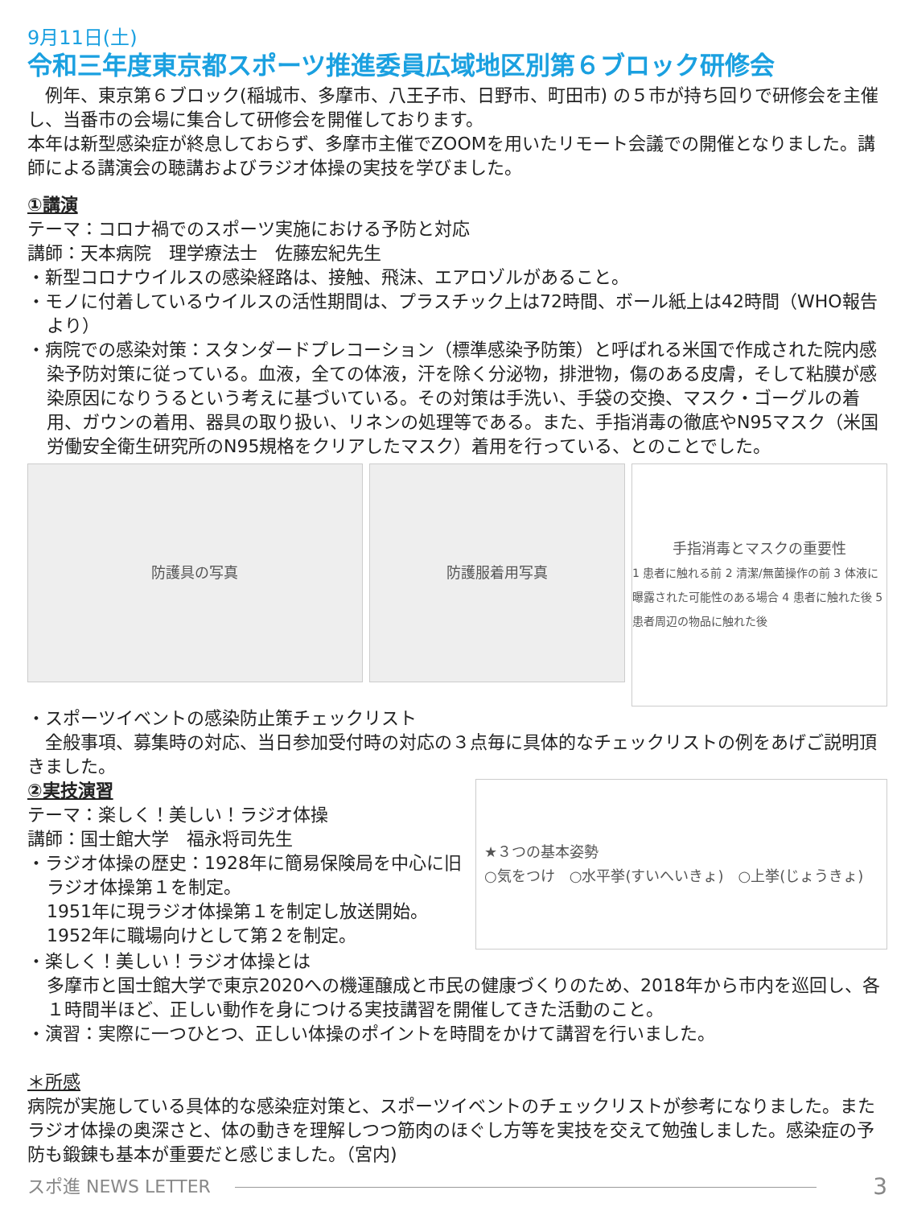9月11日(土)
令和三年度東京都スポーツ推進委員広域地区別第６ブロック研修会
　例年、東京第６ブロック(稲城市、多摩市、八王子市、日野市、町田市) の５市が持ち回りで研修会を主催し、当番市の会場に集合して研修会を開催しております。
本年は新型感染症が終息しておらず、多摩市主催でZOOMを用いたリモート会議での開催となりました。講師による講演会の聴講およびラジオ体操の実技を学びました。
①講演
テーマ：コロナ禍でのスポーツ実施における予防と対応
講師：天本病院　理学療法士　佐藤宏紀先生
・新型コロナウイルスの感染経路は、接触、飛沫、エアロゾルがあること。
・モノに付着しているウイルスの活性期間は、プラスチック上は72時間、ボール紙上は42時間（WHO報告より）
・病院での感染対策：スタンダードプレコーション（標準感染予防策）と呼ばれる米国で作成された院内感染予防対策に従っている。血液，全ての体液，汗を除く分泌物，排泄物，傷のある皮膚，そして粘膜が感染原因になりうるという考えに基づいている。その対策は手洗い、手袋の交換、マスク・ゴーグルの着用、ガウンの着用、器具の取り扱い、リネンの処理等である。また、手指消毒の徹底やN95マスク（米国労働安全衛生研究所のN95規格をクリアしたマスク）着用を行っている、とのことでした。
防護具の写真 防護服着用写真
手指消毒とマスクの重要性
1 患者に触れる前 2 清潔/無菌操作の前 3 体液に曝露された可能性のある場合 4 患者に触れた後 5 患者周辺の物品に触れた後
・スポーツイベントの感染防止策チェックリスト
　全般事項、募集時の対応、当日参加受付時の対応の３点毎に具体的なチェックリストの例をあげご説明頂きました。
②実技演習
テーマ：楽しく！美しい！ラジオ体操
講師：国士館大学　福永将司先生
・ラジオ体操の歴史：1928年に簡易保険局を中心に旧ラジオ体操第１を制定。
1951年に現ラジオ体操第１を制定し放送開始。
1952年に職場向けとして第２を制定。
★３つの基本姿勢
○気をつけ　○水平挙(すいへいきょ)　○上挙(じょうきょ)
・楽しく！美しい！ラジオ体操とは
多摩市と国士館大学で東京2020への機運醸成と市民の健康づくりのため、2018年から市内を巡回し、各１時間半ほど、正しい動作を身につける実技講習を開催してきた活動のこと。
・演習：実際に一つひとつ、正しい体操のポイントを時間をかけて講習を行いました。
＊所感
病院が実施している具体的な感染症対策と、スポーツイベントのチェックリストが参考になりました。またラジオ体操の奥深さと、体の動きを理解しつつ筋肉のほぐし方等を実技を交えて勉強しました。感染症の予防も鍛錬も基本が重要だと感じました。（宮内)
スポ進 NEWS LETTER
3